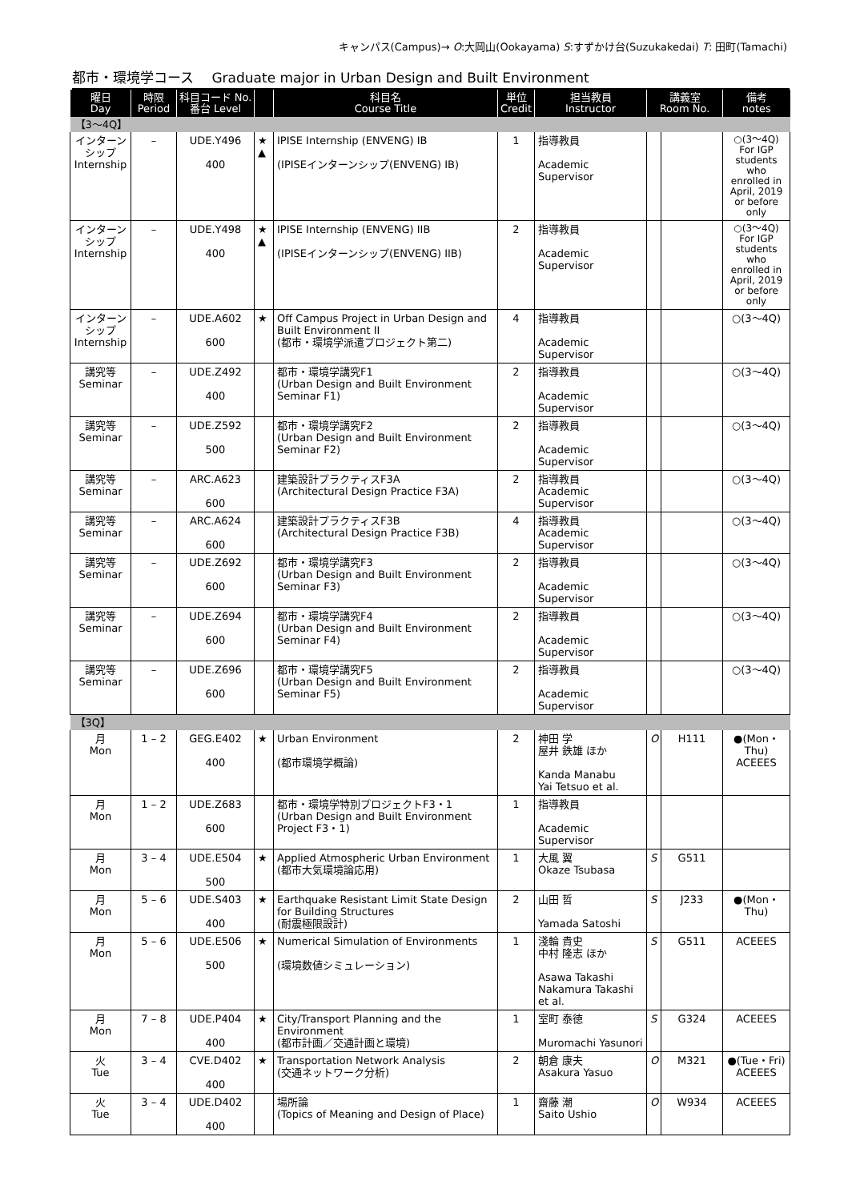キャンパス(Campus)→ O:大岡山(Ookayama) S:すずかけ台(Suzukakedai) T: 田町(Tamachi)
都市・環境学コース　 Graduate major in Urban Design and Built Environment
| 曜日 Day | 時限 Period | 科目コード No. 番台 Level | | 科目名 Course Title | 単位 Credit | 担当教員 Instructor | 講義室 Room No. | | 備考 notes |
| --- | --- | --- | --- | --- | --- | --- | --- | --- | --- |
| 【3～4Q】 | | | | | | | | | |
| インターン シップ Internship | – | UDE.Y496 400 | ★ ▲ | IPISE Internship (ENVENG) IB (IPISEインターンシップ(ENVENG) IB) | 1 | 指導教員 Academic Supervisor | | | ○(3～4Q) For IGP students who enrolled in April, 2019 or before only |
| インターン シップ Internship | – | UDE.Y498 400 | ★ ▲ | IPISE Internship (ENVENG) IIB (IPISEインターンシップ(ENVENG) IIB) | 2 | 指導教員 Academic Supervisor | | | ○(3～4Q) For IGP students who enrolled in April, 2019 or before only |
| インターン シップ Internship | – | UDE.A602 600 | ★ | Off Campus Project in Urban Design and Built Environment II (都市・環境学派遣プロジェクト第二) | 4 | 指導教員 Academic Supervisor | | | ○(3～4Q) |
| 講究等 Seminar | – | UDE.Z492 400 | | 都市・環境学講究F1 (Urban Design and Built Environment Seminar F1) | 2 | 指導教員 Academic Supervisor | | | ○(3～4Q) |
| 講究等 Seminar | – | UDE.Z592 500 | | 都市・環境学講究F2 (Urban Design and Built Environment Seminar F2) | 2 | 指導教員 Academic Supervisor | | | ○(3～4Q) |
| 講究等 Seminar | – | ARC.A623 600 | | 建築設計プラクティスF3A (Architectural Design Practice F3A) | 2 | 指導教員 Academic Supervisor | | | ○(3～4Q) |
| 講究等 Seminar | – | ARC.A624 600 | | 建築設計プラクティスF3B (Architectural Design Practice F3B) | 4 | 指導教員 Academic Supervisor | | | ○(3～4Q) |
| 講究等 Seminar | – | UDE.Z692 600 | | 都市・環境学講究F3 (Urban Design and Built Environment Seminar F3) | 2 | 指導教員 Academic Supervisor | | | ○(3～4Q) |
| 講究等 Seminar | – | UDE.Z694 600 | | 都市・環境学講究F4 (Urban Design and Built Environment Seminar F4) | 2 | 指導教員 Academic Supervisor | | | ○(3～4Q) |
| 講究等 Seminar | – | UDE.Z696 600 | | 都市・環境学講究F5 (Urban Design and Built Environment Seminar F5) | 2 | 指導教員 Academic Supervisor | | | ○(3～4Q) |
| 【3Q】 | | | | | | | | | |
| 月 Mon | 1 – 2 | GEG.E402 400 | ★ | Urban Environment (都市環境学概論) | 2 | 神田 学 屋井 鉄雄 ほか Kanda Manabu Yai Tetsuo et al. | O | H111 | ●(Mon・Thu) ACEEES |
| 月 Mon | 1 – 2 | UDE.Z683 600 | | 都市・環境学特別プロジェクトF3・1 (Urban Design and Built Environment Project F3・1) | 1 | 指導教員 Academic Supervisor | | | |
| 月 Mon | 3 – 4 | UDE.E504 500 | ★ | Applied Atmospheric Urban Environment (都市大気環境論応用) | 1 | 大風 翼 Okaze Tsubasa | S | G511 | |
| 月 Mon | 5 – 6 | UDE.S403 400 | ★ | Earthquake Resistant Limit State Design for Building Structures (耐震極限設計) | 2 | 山田 哲 Yamada Satoshi | S | J233 | ●(Mon・Thu) |
| 月 Mon | 5 – 6 | UDE.E506 500 | ★ | Numerical Simulation of Environments (環境数値シミュレーション) | 1 | 淺輪 貴史 中村 隆志 ほか Asawa Takashi Nakamura Takashi et al. | S | G511 | ACEEES |
| 月 Mon | 7 – 8 | UDE.P404 400 | ★ | City/Transport Planning and the Environment (都市計画／交通計画と環境) | 1 | 室町 泰徳 Muromachi Yasunori | S | G324 | ACEEES |
| 火 Tue | 3 – 4 | CVE.D402 400 | ★ | Transportation Network Analysis (交通ネットワーク分析) | 2 | 朝倉 康夫 Asakura Yasuo | O | M321 | ●(Tue・Fri) ACEEES |
| 火 Tue | 3 – 4 | UDE.D402 400 | | 場所論 (Topics of Meaning and Design of Place) | 1 | 齋藤 潮 Saito Ushio | O | W934 | ACEEES |